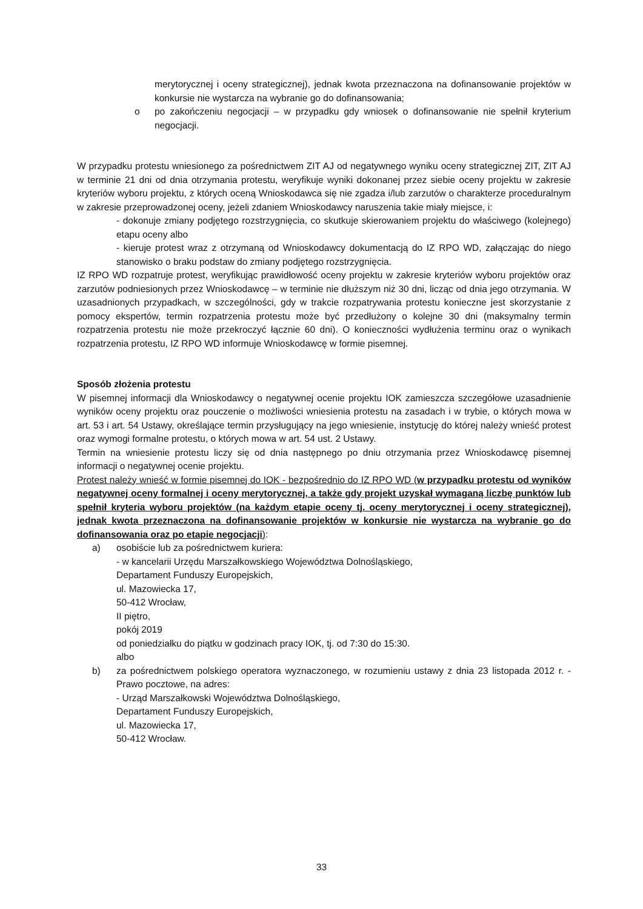merytorycznej i oceny strategicznej), jednak kwota przeznaczona na dofinansowanie projektów w konkursie nie wystarcza na wybranie go do dofinansowania;
o po zakończeniu negocjacji – w przypadku gdy wniosek o dofinansowanie nie spełnił kryterium negocjacji.
W przypadku protestu wniesionego za pośrednictwem ZIT AJ od negatywnego wyniku oceny strategicznej ZIT, ZIT AJ w terminie 21 dni od dnia otrzymania protestu, weryfikuje wyniki dokonanej przez siebie oceny projektu w zakresie kryteriów wyboru projektu, z których oceną Wnioskodawca się nie zgadza i/lub zarzutów o charakterze proceduralnym w zakresie przeprowadzonej oceny, jeżeli zdaniem Wnioskodawcy naruszenia takie miały miejsce, i:
- dokonuje zmiany podjętego rozstrzygnięcia, co skutkuje skierowaniem projektu do właściwego (kolejnego) etapu oceny albo
- kieruje protest wraz z otrzymaną od Wnioskodawcy dokumentacją do IZ RPO WD, załączając do niego stanowisko o braku podstaw do zmiany podjętego rozstrzygnięcia.
IZ RPO WD rozpatruje protest, weryfikując prawidłowość oceny projektu w zakresie kryteriów wyboru projektów oraz zarzutów podniesionych przez Wnioskodawcę – w terminie nie dłuższym niż 30 dni, licząc od dnia jego otrzymania. W uzasadnionych przypadkach, w szczególności, gdy w trakcie rozpatrywania protestu konieczne jest skorzystanie z pomocy ekspertów, termin rozpatrzenia protestu może być przedłużony o kolejne 30 dni (maksymalny termin rozpatrzenia protestu nie może przekroczyć łącznie 60 dni). O konieczności wydłużenia terminu oraz o wynikach rozpatrzenia protestu, IZ RPO WD informuje Wnioskodawcę w formie pisemnej.
Sposób złożenia protestu
W pisemnej informacji dla Wnioskodawcy o negatywnej ocenie projektu IOK zamieszcza szczegółowe uzasadnienie wyników oceny projektu oraz pouczenie o możliwości wniesienia protestu na zasadach i w trybie, o których mowa w art. 53 i art. 54 Ustawy, określające termin przysługujący na jego wniesienie, instytucję do której należy wnieść protest oraz wymogi formalne protestu, o których mowa w art. 54 ust. 2 Ustawy.
Termin na wniesienie protestu liczy się od dnia następnego po dniu otrzymania przez Wnioskodawcę pisemnej informacji o negatywnej ocenie projektu.
Protest należy wnieść w formie pisemnej do IOK - bezpośrednio do IZ RPO WD (w przypadku protestu od wyników negatywnej oceny formalnej i oceny merytorycznej, a także gdy projekt uzyskał wymaganą liczbę punktów lub spełnił kryteria wyboru projektów (na każdym etapie oceny tj. oceny merytorycznej i oceny strategicznej), jednak kwota przeznaczona na dofinansowanie projektów w konkursie nie wystarcza na wybranie go do dofinansowania oraz po etapie negocjacji):
a) osobiście lub za pośrednictwem kuriera:
- w kancelarii Urzędu Marszałkowskiego Województwa Dolnośląskiego,
Departament Funduszy Europejskich,
ul. Mazowiecka 17,
50-412 Wrocław,
II piętro,
pokój 2019
od poniedziałku do piątku w godzinach pracy IOK, tj. od 7:30 do 15:30.
albo
b) za pośrednictwem polskiego operatora wyznaczonego, w rozumieniu ustawy z dnia 23 listopada 2012 r. - Prawo pocztowe, na adres:
- Urząd Marszałkowski Województwa Dolnośląskiego,
Departament Funduszy Europejskich,
ul. Mazowiecka 17,
50-412 Wrocław.
33